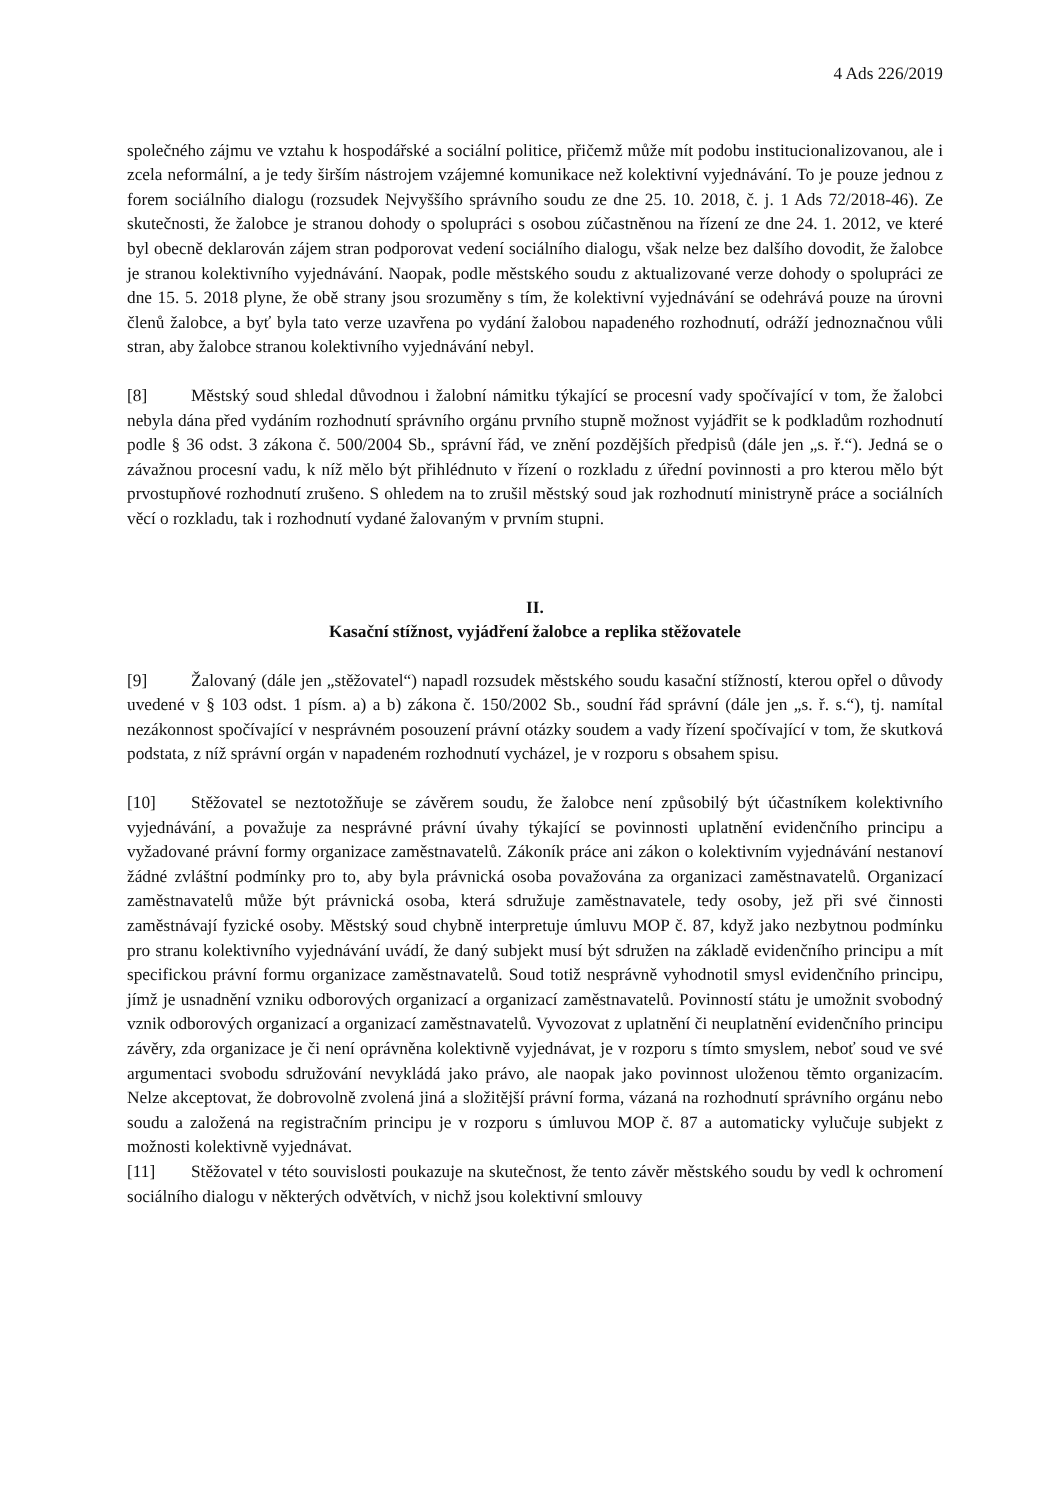4 Ads 226/2019
společného zájmu ve vztahu k hospodářské a sociální politice, přičemž může mít podobu institucionalizovanou, ale i zcela neformální, a je tedy širším nástrojem vzájemné komunikace než kolektivní vyjednávání. To je pouze jednou z forem sociálního dialogu (rozsudek Nejvyššího správního soudu ze dne 25. 10. 2018, č. j. 1 Ads 72/2018-46). Ze skutečnosti, že žalobce je stranou dohody o spolupráci s osobou zúčastněnou na řízení ze dne 24. 1. 2012, ve které byl obecně deklarován zájem stran podporovat vedení sociálního dialogu, však nelze bez dalšího dovodit, že žalobce je stranou kolektivního vyjednávání. Naopak, podle městského soudu z aktualizované verze dohody o spolupráci ze dne 15. 5. 2018 plyne, že obě strany jsou srozuměny s tím, že kolektivní vyjednávání se odehrává pouze na úrovni členů žalobce, a byť byla tato verze uzavřena po vydání žalobou napadeného rozhodnutí, odráží jednoznačnou vůli stran, aby žalobce stranou kolektivního vyjednávání nebyl.
[8] Městský soud shledal důvodnou i žalobní námitku týkající se procesní vady spočívající v tom, že žalobci nebyla dána před vydáním rozhodnutí správního orgánu prvního stupně možnost vyjádřit se k podkladům rozhodnutí podle § 36 odst. 3 zákona č. 500/2004 Sb., správní řád, ve znění pozdějších předpisů (dále jen „s. ř.“). Jedná se o závažnou procesní vadu, k níž mělo být přihlédnuto v řízení o rozkladu z úřední povinnosti a pro kterou mělo být prvostupňové rozhodnutí zrušeno. S ohledem na to zrušil městský soud jak rozhodnutí ministryně práce a sociálních věcí o rozkladu, tak i rozhodnutí vydané žalovaným v prvním stupni.
II.
Kasační stížnost, vyjádření žalobce a replika stěžovatele
[9] Žalovaný (dále jen „stěžovatel“) napadl rozsudek městského soudu kasační stížností, kterou opřel o důvody uvedené v § 103 odst. 1 písm. a) a b) zákona č. 150/2002 Sb., soudní řád správní (dále jen „s. ř. s.“), tj. namítal nezákonnost spočívající v nesprávném posouzení právní otázky soudem a vady řízení spočívající v tom, že skutková podstata, z níž správní orgán v napadeném rozhodnutí vycházel, je v rozporu s obsahem spisu.
[10] Stěžovatel se neztotožňuje se závěrem soudu, že žalobce není způsobilý být účastníkem kolektivního vyjednávání, a považuje za nesprávné právní úvahy týkající se povinnosti uplatnění evidenčního principu a vyžadované právní formy organizace zaměstnavatelů. Zákoník práce ani zákon o kolektivním vyjednávání nestanoví žádné zvláštní podmínky pro to, aby byla právnická osoba považována za organizaci zaměstnavatelů. Organizací zaměstnavatelů může být právnická osoba, která sdružuje zaměstnavatele, tedy osoby, jež při své činnosti zaměstnávají fyzické osoby. Městský soud chybně interpretuje úmluvu MOP č. 87, když jako nezbytnou podmínku pro stranu kolektivního vyjednávání uvádí, že daný subjekt musí být sdružen na základě evidenčního principu a mít specifickou právní formu organizace zaměstnavatelů. Soud totiž nesprávně vyhodnotil smysl evidenčního principu, jímž je usnadnění vzniku odborových organizací a organizací zaměstnavatelů. Povinností státu je umožnit svobodný vznik odborových organizací a organizací zaměstnavatelů. Vyvozovat z uplatnění či neuplatnění evidenčního principu závěry, zda organizace je či není oprávněna kolektivně vyjednávat, je v rozporu s tímto smyslem, neboť soud ve své argumentaci svobodu sdružování nevykládá jako právo, ale naopak jako povinnost uloženou těmto organizacím. Nelze akceptovat, že dobrovolně zvolená jiná a složitější právní forma, vázaná na rozhodnutí správního orgánu nebo soudu a založená na registračním principu je v rozporu s úmluvou MOP č. 87 a automaticky vylučuje subjekt z možnosti kolektivně vyjednávat.
[11] Stěžovatel v této souvislosti poukazuje na skutečnost, že tento závěr městského soudu by vedl k ochromení sociálního dialogu v některých odvětvích, v nichž jsou kolektivní smlouvy